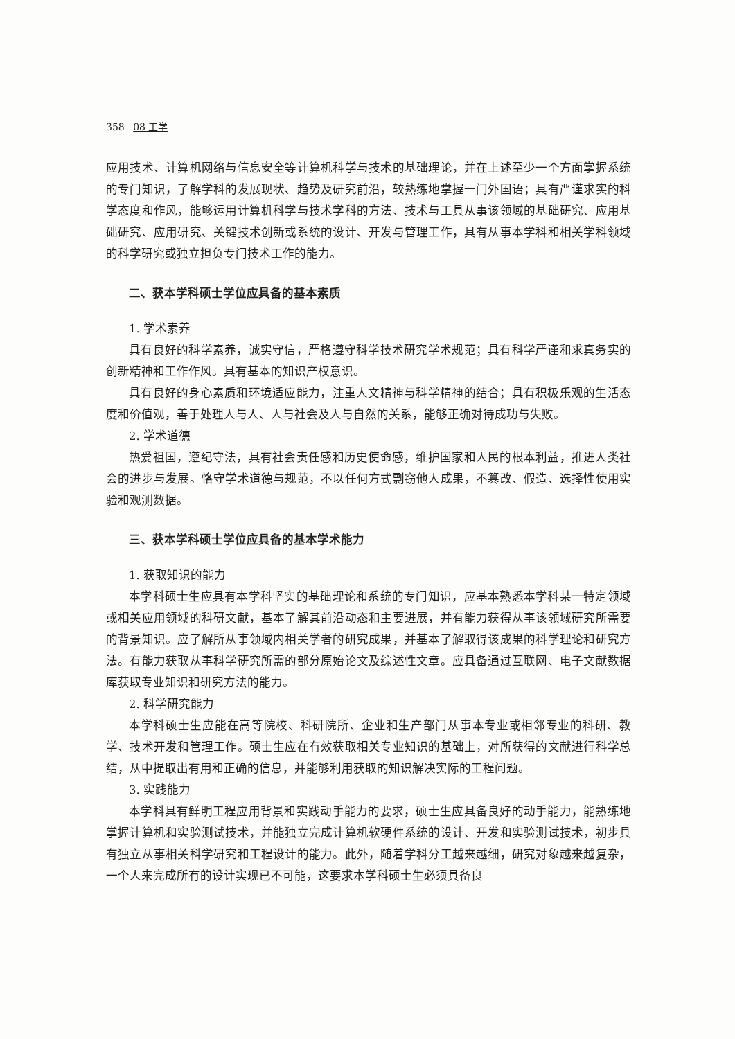358 08 工学
应用技术、计算机网络与信息安全等计算机科学与技术的基础理论，并在上述至少一个方面掌握系统的专门知识，了解学科的发展现状、趋势及研究前沿，较熟练地掌握一门外国语；具有严谨求实的科学态度和作风，能够运用计算机科学与技术学科的方法、技术与工具从事该领域的基础研究、应用基础研究、应用研究、关键技术创新或系统的设计、开发与管理工作，具有从事本学科和相关学科领域的科学研究或独立担负专门技术工作的能力。
二、获本学科硕士学位应具备的基本素质
1. 学术素养
具有良好的科学素养，诚实守信，严格遵守科学技术研究学术规范；具有科学严谨和求真务实的创新精神和工作作风。具有基本的知识产权意识。
具有良好的身心素质和环境适应能力，注重人文精神与科学精神的结合；具有积极乐观的生活态度和价值观，善于处理人与人、人与社会及人与自然的关系，能够正确对待成功与失败。
2. 学术道德
热爱祖国，遵纪守法，具有社会责任感和历史使命感，维护国家和人民的根本利益，推进人类社会的进步与发展。恪守学术道德与规范，不以任何方式剽窃他人成果，不篡改、假造、选择性使用实验和观测数据。
三、获本学科硕士学位应具备的基本学术能力
1. 获取知识的能力
本学科硕士生应具有本学科坚实的基础理论和系统的专门知识，应基本熟悉本学科某一特定领域或相关应用领域的科研文献，基本了解其前沿动态和主要进展，并有能力获得从事该领域研究所需要的背景知识。应了解所从事领域内相关学者的研究成果，并基本了解取得该成果的科学理论和研究方法。有能力获取从事科学研究所需的部分原始论文及综述性文章。应具备通过互联网、电子文献数据库获取专业知识和研究方法的能力。
2. 科学研究能力
本学科硕士生应能在高等院校、科研院所、企业和生产部门从事本专业或相邻专业的科研、教学、技术开发和管理工作。硕士生应在有效获取相关专业知识的基础上，对所获得的文献进行科学总结，从中提取出有用和正确的信息，并能够利用获取的知识解决实际的工程问题。
3. 实践能力
本学科具有鲜明工程应用背景和实践动手能力的要求，硕士生应具备良好的动手能力，能熟练地掌握计算机和实验测试技术，并能独立完成计算机软硬件系统的设计、开发和实验测试技术，初步具有独立从事相关科学研究和工程设计的能力。此外，随着学科分工越来越细，研究对象越来越复杂，一个人来完成所有的设计实现已不可能，这要求本学科硕士生必须具备良